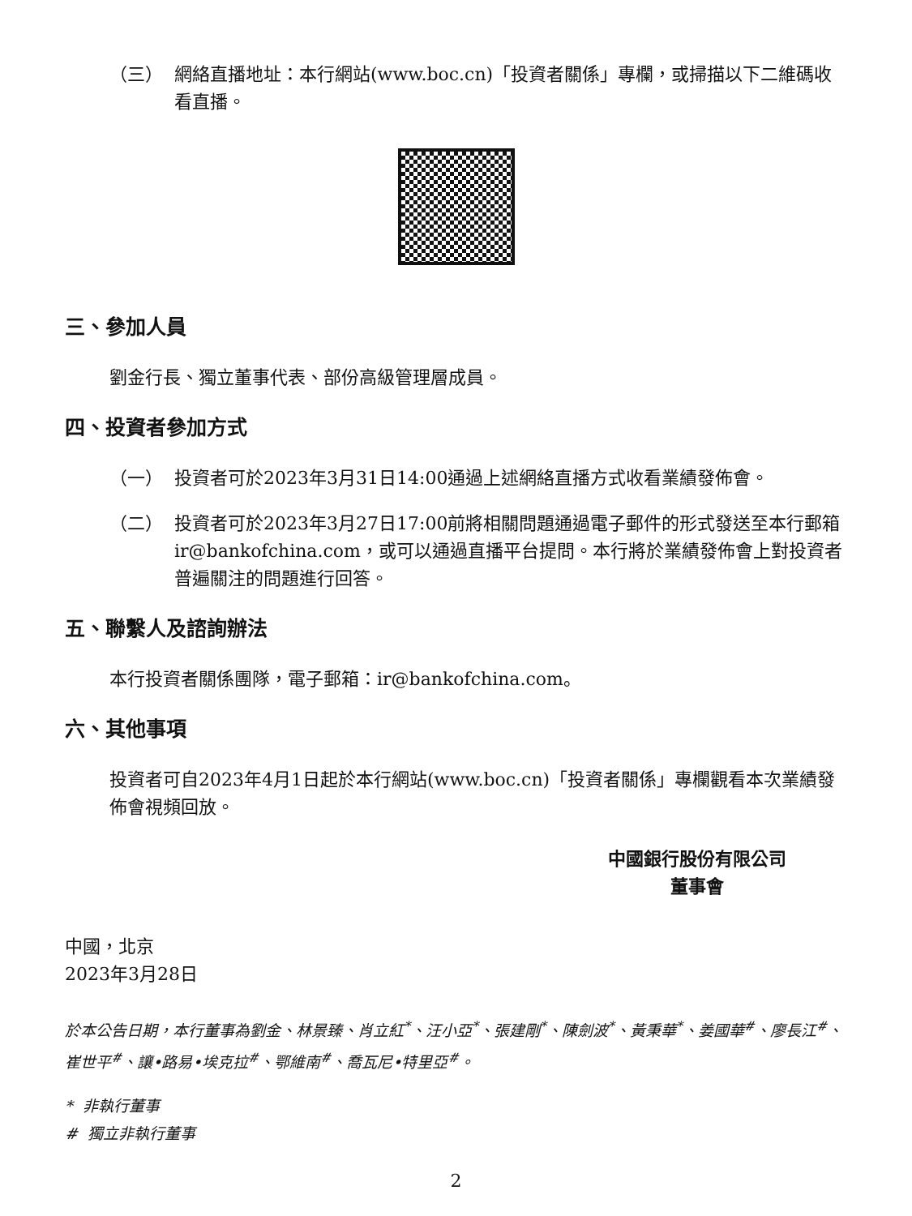（三） 網絡直播地址：本行網站(www.boc.cn)「投資者關係」專欄，或掃描以下二維碼收看直播。
三、參加人員
劉金行長、獨立董事代表、部份高級管理層成員。
四、投資者參加方式
（一） 投資者可於2023年3月31日14:00通過上述網絡直播方式收看業績發佈會。
（二） 投資者可於2023年3月27日17:00前將相關問題通過電子郵件的形式發送至本行郵箱ir@bankofchina.com，或可以通過直播平台提問。本行將於業績發佈會上對投資者普遍關注的問題進行回答。
五、聯繫人及諮詢辦法
本行投資者關係團隊，電子郵箱：ir@bankofchina.com。
六、其他事項
投資者可自2023年4月1日起於本行網站(www.boc.cn)「投資者關係」專欄觀看本次業績發佈會視頻回放。
中國銀行股份有限公司
董事會
中國，北京
2023年3月28日
於本公告日期，本行董事為劉金、林景臻、肖立紅<sup>*</sup>、汪小亞<sup>*</sup>、張建剛<sup>*</sup>、陳劍波<sup>*</sup>、黃秉華<sup>*</sup>、姜國華<sup>#</sup>、廖長江<sup>#</sup>、崔世平<sup>#</sup>、讓•路易•埃克拉<sup>#</sup>、鄂維南<sup>#</sup>、喬瓦尼•特里亞<sup>#</sup>。
* 非執行董事
# 獨立非執行董事
2